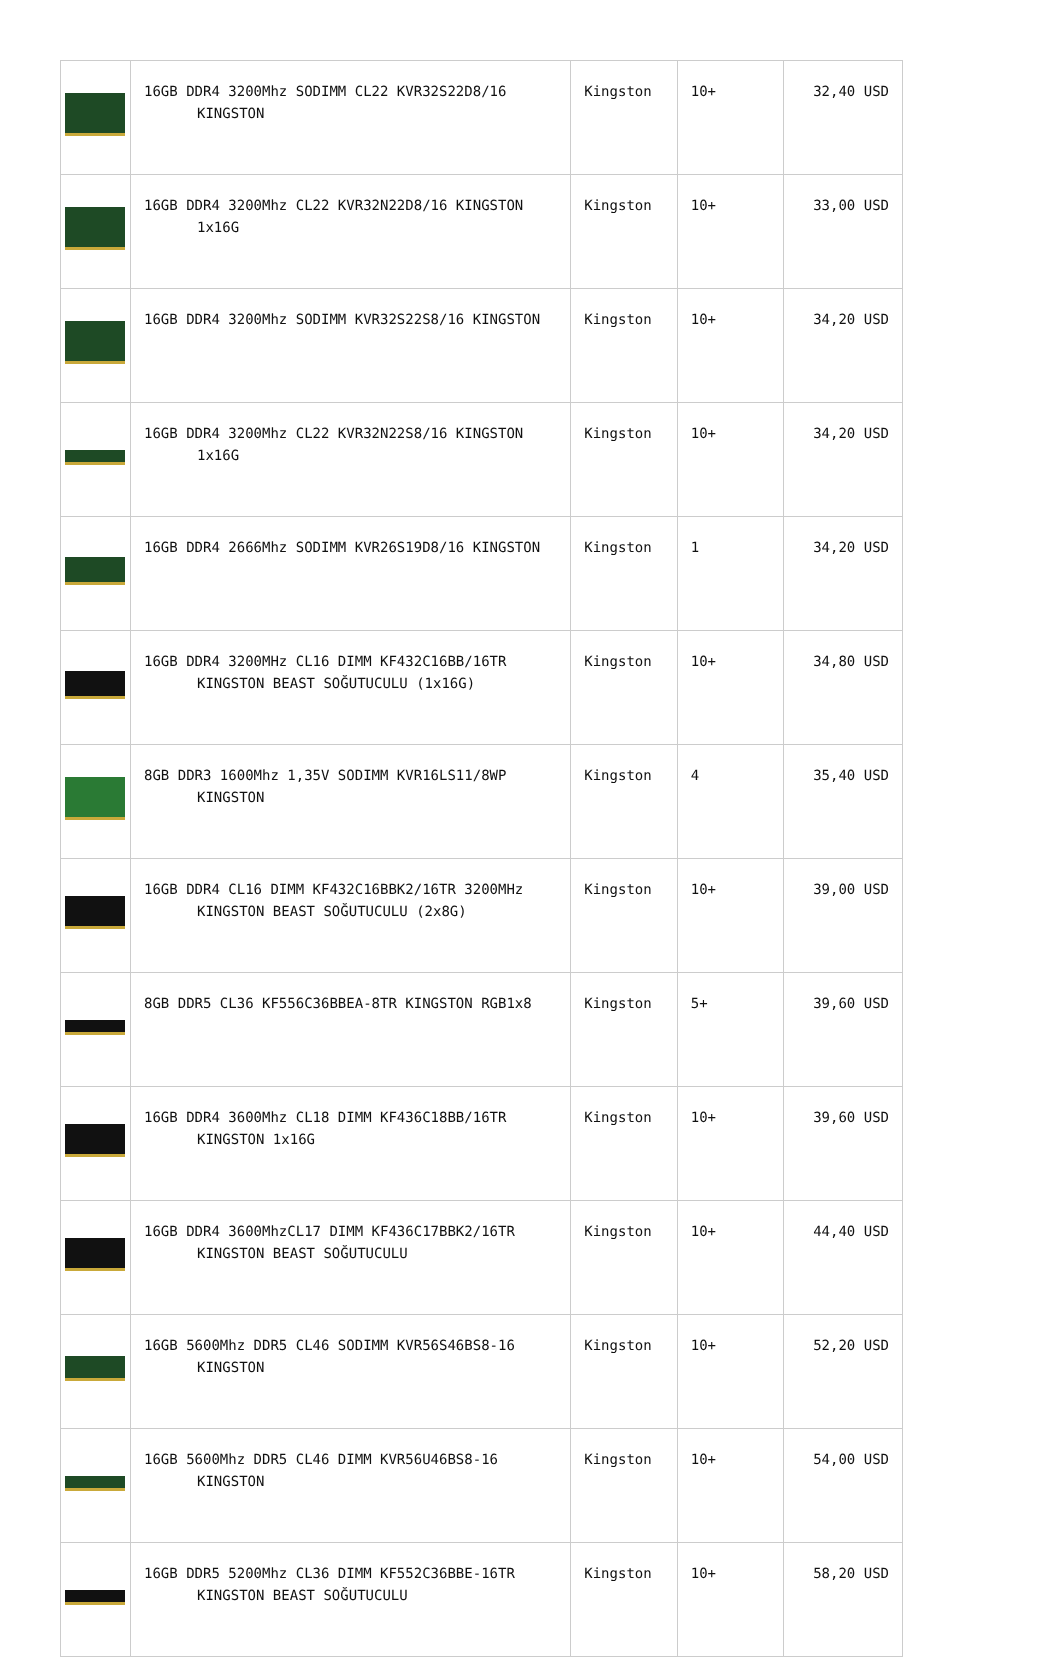| | 16GB DDR4 3200Mhz SODIMM CL22 KVR32S22D8/16 KINGSTON | Kingston | 10+ | 32,40 USD |
| | 16GB DDR4 3200Mhz CL22 KVR32N22D8/16 KINGSTON 1x16G | Kingston | 10+ | 33,00 USD |
| | 16GB DDR4 3200Mhz SODIMM KVR32S22S8/16 KINGSTON | Kingston | 10+ | 34,20 USD |
| | 16GB DDR4 3200Mhz CL22 KVR32N22S8/16 KINGSTON 1x16G | Kingston | 10+ | 34,20 USD |
| | 16GB DDR4 2666Mhz SODIMM KVR26S19D8/16 KINGSTON | Kingston | 1 | 34,20 USD |
| | 16GB DDR4 3200MHz CL16 DIMM KF432C16BB/16TR KINGSTON BEAST SOĞUTUCULU (1x16G) | Kingston | 10+ | 34,80 USD |
| | 8GB DDR3 1600Mhz 1,35V SODIMM KVR16LS11/8WP KINGSTON | Kingston | 4 | 35,40 USD |
| | 16GB DDR4 CL16 DIMM KF432C16BBK2/16TR 3200MHz KINGSTON BEAST SOĞUTUCULU (2x8G) | Kingston | 10+ | 39,00 USD |
| | 8GB DDR5 CL36 KF556C36BBEA-8TR KINGSTON RGB1x8 | Kingston | 5+ | 39,60 USD |
| | 16GB DDR4 3600Mhz CL18 DIMM KF436C18BB/16TR KINGSTON 1x16G | Kingston | 10+ | 39,60 USD |
| | 16GB DDR4 3600MhzCL17 DIMM KF436C17BBK2/16TR KINGSTON BEAST SOĞUTUCULU | Kingston | 10+ | 44,40 USD |
| | 16GB 5600Mhz DDR5 CL46 SODIMM KVR56S46BS8-16 KINGSTON | Kingston | 10+ | 52,20 USD |
| | 16GB 5600Mhz DDR5 CL46 DIMM KVR56U46BS8-16 KINGSTON | Kingston | 10+ | 54,00 USD |
| | 16GB DDR5 5200Mhz CL36 DIMM KF552C36BBE-16TR KINGSTON BEAST SOĞUTUCULU | Kingston | 10+ | 58,20 USD |